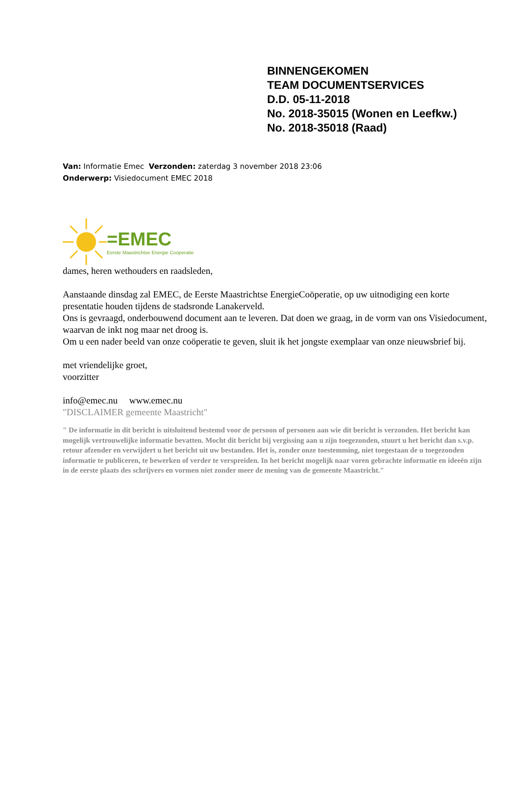BINNENGEKOMEN
TEAM DOCUMENTSERVICES
D.D. 05-11-2018
No. 2018-35015 (Wonen en Leefkw.)
No. 2018-35018 (Raad)
Van: Informatie Emec Verzonden: zaterdag 3 november 2018 23:06
Onderwerp: Visiedocument EMEC 2018
=EMEC
Eerste Maastrichtse Energie Coöperatie
dames, heren wethouders en raadsleden,
Aanstaande dinsdag zal EMEC, de Eerste Maastrichtse EnergieCoöperatie, op uw uitnodiging een korte presentatie houden tijdens de stadsronde Lanakerveld.
Ons is gevraagd, onderbouwend document aan te leveren. Dat doen we graag, in de vorm van ons Visiedocument, waarvan de inkt nog maar net droog is.
Om u een nader beeld van onze coöperatie te geven, sluit ik het jongste exemplaar van onze nieuwsbrief bij.
met vriendelijke groet,
voorzitter
info@emec.nu www.emec.nu
"DISCLAIMER gemeente Maastricht"
" De informatie in dit bericht is uitsluitend bestemd voor de persoon of personen aan wie dit bericht is verzonden. Het bericht kan mogelijk vertrouwelijke informatie bevatten. Mocht dit bericht bij vergissing aan u zijn toegezonden, stuurt u het bericht dan s.v.p. retour afzender en verwijdert u het bericht uit uw bestanden. Het is, zonder onze toestemming, niet toegestaan de u toegezonden informatie te publiceren, te bewerken of verder te verspreiden. In het bericht mogelijk naar voren gebrachte informatie en ideeën zijn in de eerste plaats des schrijvers en vormen niet zonder meer de mening van de gemeente Maastricht."